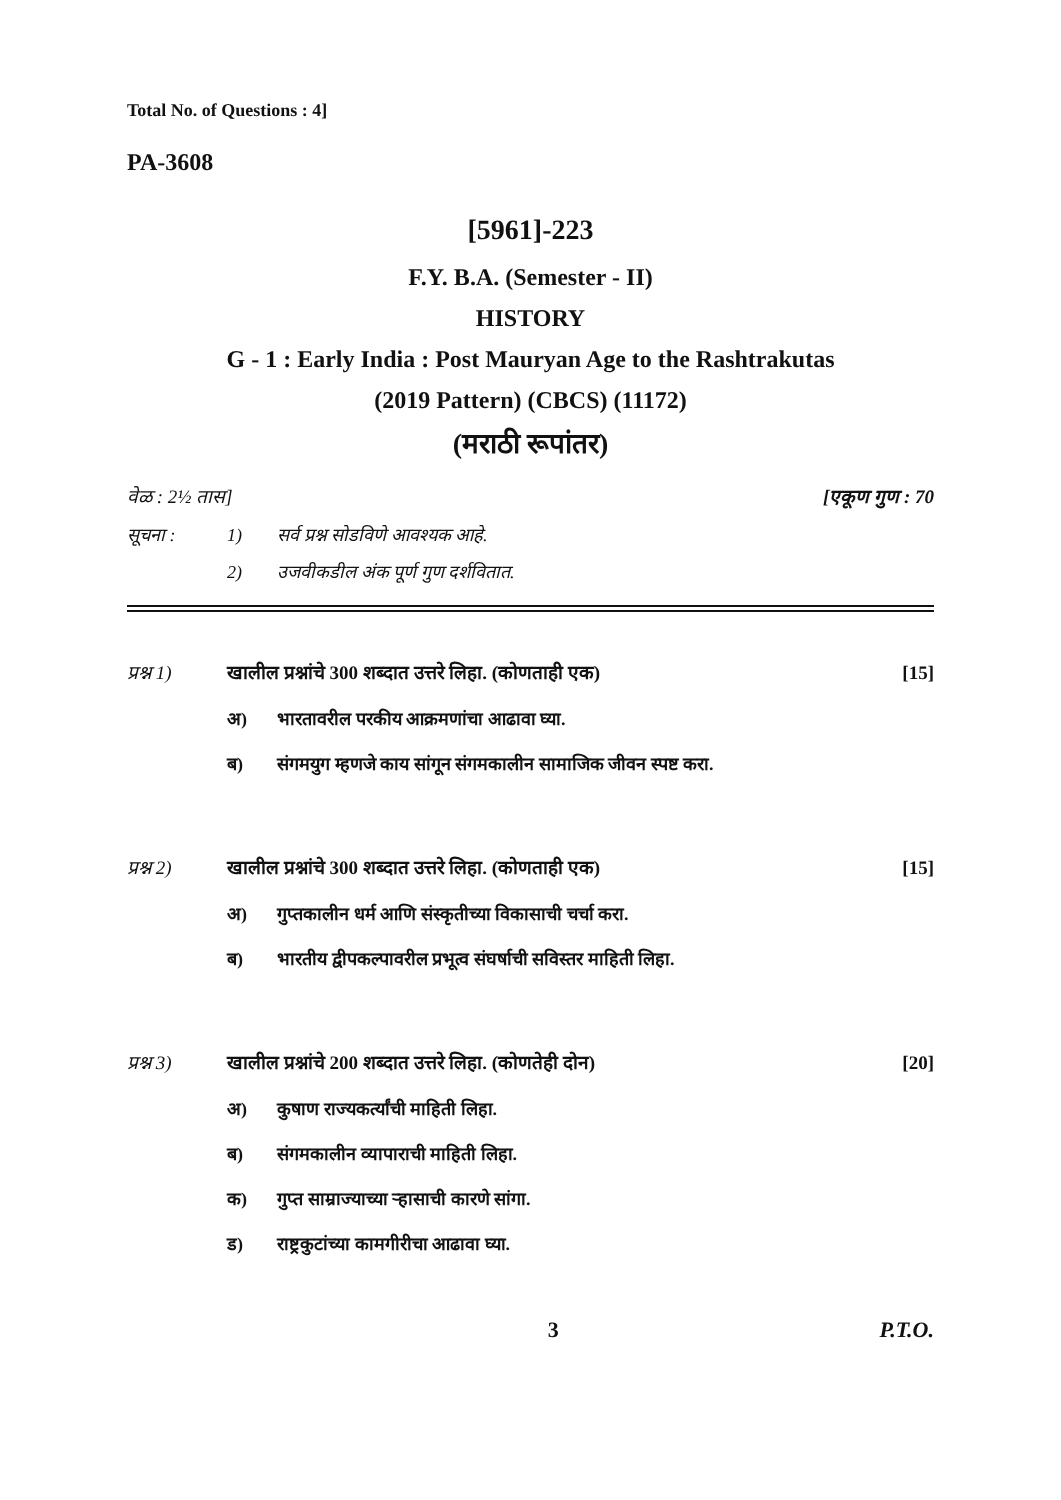Total No. of Questions : 4]
PA-3608
[5961]-223
F.Y. B.A. (Semester - II)
HISTORY
G - 1 : Early India : Post Mauryan Age to the Rashtrakutas
(2019 Pattern) (CBCS) (11172)
(मराठी रूपांतर)
वेळ : 2½ तास] [एकूण गुण : 70
सूचना : 1) सर्व प्रश्न सोडविणे आवश्यक आहे.
2) उजवीकडील अंक पूर्ण गुण दर्शवितात.
प्रश्न 1) खालील प्रश्नांचे 300 शब्दात उत्तरे लिहा. (कोणताही एक) [15]
अ) भारतावरील परकीय आक्रमणांचा आढावा घ्या.
ब) संगमयुग म्हणजे काय सांगून संगमकालीन सामाजिक जीवन स्पष्ट करा.
प्रश्न 2) खालील प्रश्नांचे 300 शब्दात उत्तरे लिहा. (कोणताही एक) [15]
अ) गुप्तकालीन धर्म आणि संस्कृतीच्या विकासाची चर्चा करा.
ब) भारतीय द्वीपकल्पावरील प्रभूत्व संघर्षाची सविस्तर माहिती लिहा.
प्रश्न 3) खालील प्रश्नांचे 200 शब्दात उत्तरे लिहा. (कोणतेही दोन) [20]
अ) कुषाण राज्यकर्त्यांची माहिती लिहा.
ब) संगमकालीन व्यापाराची माहिती लिहा.
क) गुप्त साम्राज्याच्या ऱ्हासाची कारणे सांगा.
ड) राष्ट्रकुटांच्या कामगीरीचा आढावा घ्या.
3 P.T.O.